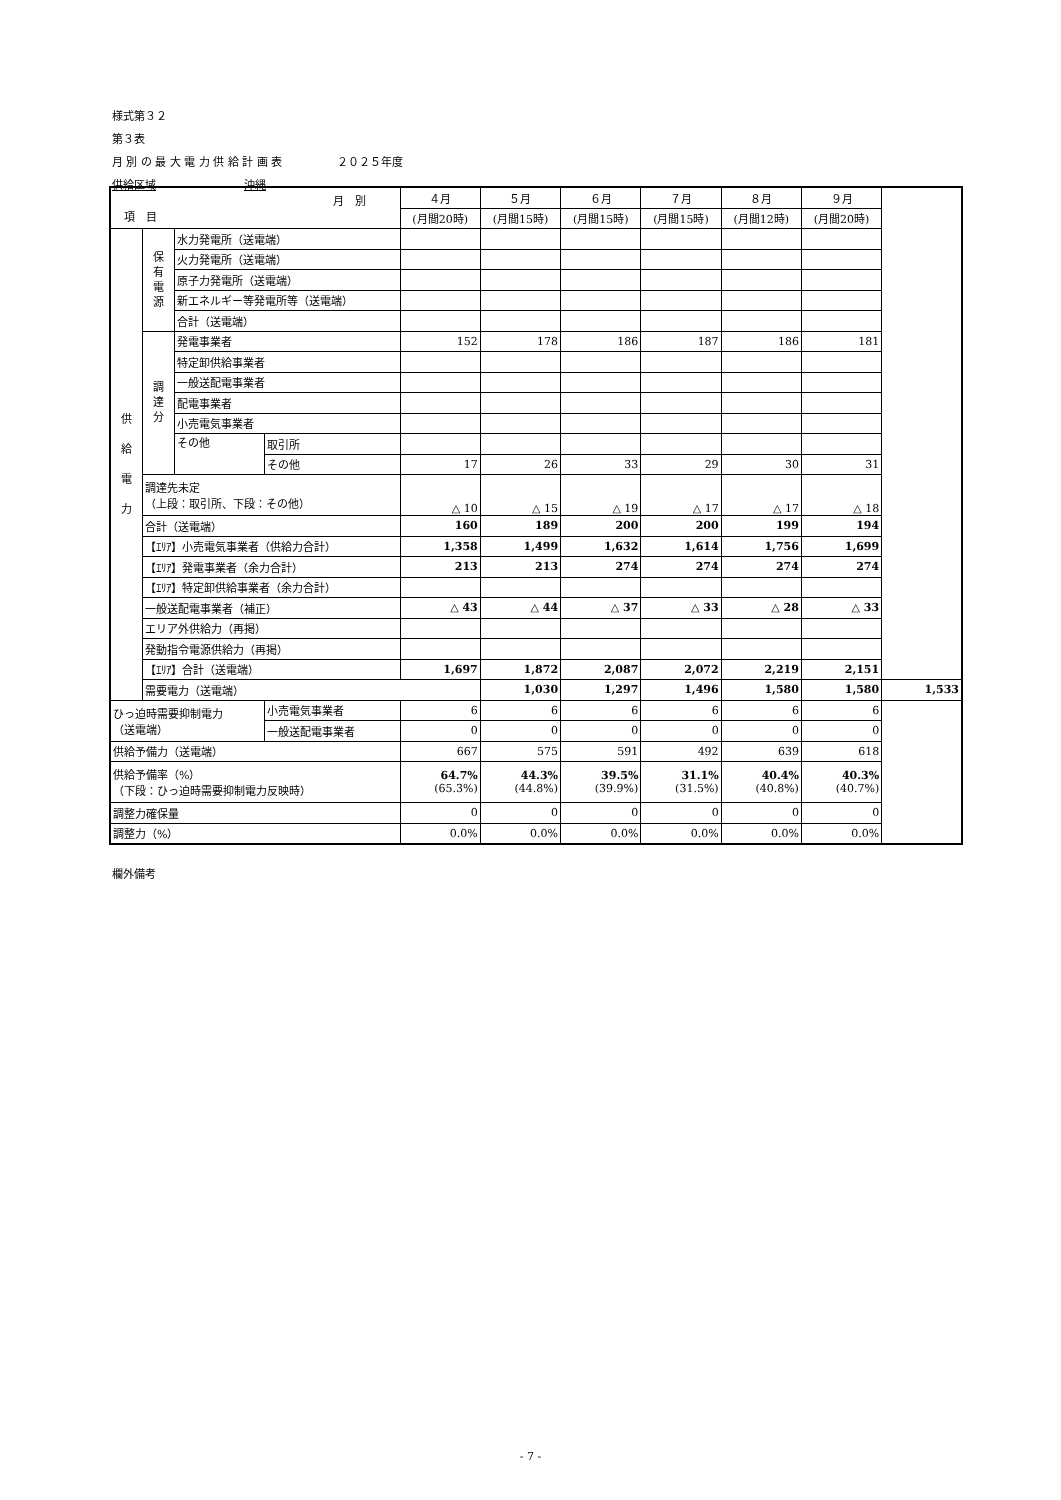様式第３２
第３表
月 別 の 最 大 電 力 供 給 計 画 表　　　　　２０２５年度
供給区域　　　　　　　　沖縄
| 月 別 項 目 | | | | ４月 | ５月 | ６月 | ７月 | ８月 | ９月 | |
| --- | --- | --- | --- | --- | --- | --- | --- | --- | --- | --- |
| | | | | (月間20時) | (月間15時) | (月間15時) | (月間15時) | (月間12時) | (月間20時) | |
| 供 給 電 力 | 保 有 電 源 | 水力発電所（送電端） | | | | | | | | |
| | | 火力発電所（送電端） | | | | | | | | |
| | | 原子力発電所（送電端） | | | | | | | | |
| | | 新エネルギー等発電所等（送電端） | | | | | | | | |
| | | 合計（送電端） | | | | | | | | |
| | 調 達 分 | 発電事業者 | | 152 | 178 | 186 | 187 | 186 | 181 | |
| | | 特定卸供給事業者 | | | | | | | | |
| | | 一般送配電事業者 | | | | | | | | |
| | | 配電事業者 | | | | | | | | |
| | | 小売電気事業者 | | | | | | | | |
| | | その他 | 取引所 | | | | | | | |
| | | | その他 | 17 | 26 | 33 | 29 | 30 | 31 | |
| | 調達先未定 （上段：取引所、下段：その他） | | | △ 10 | △ 15 | △ 19 | △ 17 | △ 17 | △ 18 | |
| | 合計（送電端） | | | 160 | 189 | 200 | 200 | 199 | 194 | |
| | 【ｴﾘｱ】小売電気事業者（供給力合計） | | | 1,358 | 1,499 | 1,632 | 1,614 | 1,756 | 1,699 | |
| | 【ｴﾘｱ】発電事業者（余力合計） | | | 213 | 213 | 274 | 274 | 274 | 274 | |
| | 【ｴﾘｱ】特定卸供給事業者（余力合計） | | | | | | | | | |
| | 一般送配電事業者（補正） | | | △ 43 | △ 44 | △ 37 | △ 33 | △ 28 | △ 33 | |
| | エリア外供給力（再掲） | | | | | | | | | |
| | 発動指令電源供給力（再掲） | | | | | | | | | |
| | 【ｴﾘｱ】合計（送電端） | | | 1,697 | 1,872 | 2,087 | 2,072 | 2,219 | 2,151 | |
| | 需要電力（送電端） | | | | 1,030 | 1,297 | 1,496 | 1,580 | 1,580 | 1,533 |
| ひっ迫時需要抑制電力 （送電端） | | | 小売電気事業者 | 6 | 6 | 6 | 6 | 6 | 6 | |
| | | | 一般送配電事業者 | 0 | 0 | 0 | 0 | 0 | 0 | |
| 供給予備力（送電端） | | | | 667 | 575 | 591 | 492 | 639 | 618 | |
| 供給予備率（%） （下段：ひっ迫時需要抑制電力反映時） | | | | 64.7% (65.3%) | 44.3% (44.8%) | 39.5% (39.9%) | 31.1% (31.5%) | 40.4% (40.8%) | 40.3% (40.7%) | |
| 調整力確保量 | | | | 0 | 0 | 0 | 0 | 0 | 0 | |
| 調整力（%） | | | | 0.0% | 0.0% | 0.0% | 0.0% | 0.0% | 0.0% | |
欄外備考
- 7 -